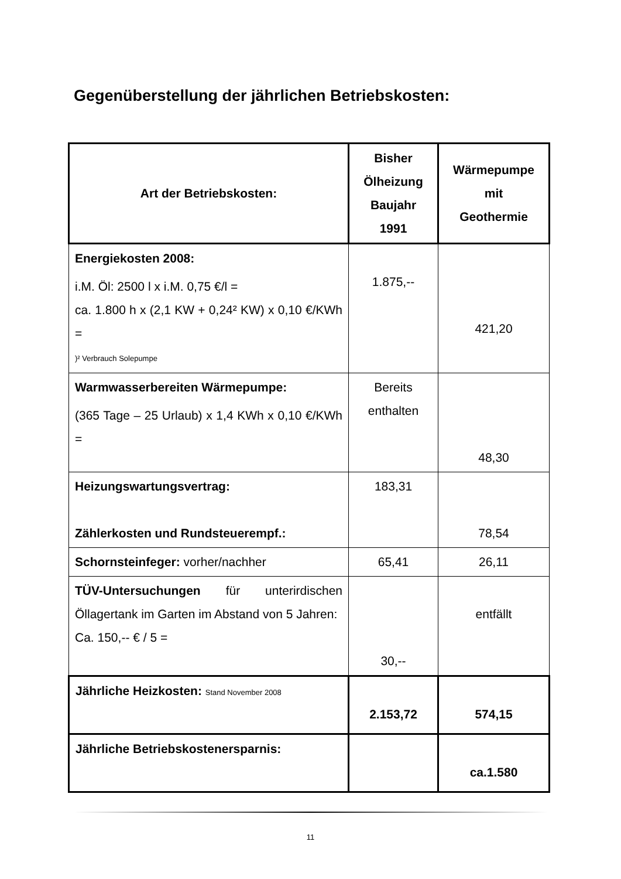Gegenüberstellung der jährlichen Betriebskosten:
| Art der Betriebskosten: | Bisher Ölheizung Baujahr 1991 | Wärmepumpe mit Geothermie |
| --- | --- | --- |
| Energiekosten 2008: i.M. Öl: 2500 l x i.M. 0,75 €/l = ca. 1.800 h x (2,1 KW + 0,24² KW) x 0,10 €/KWh = )² Verbrauch Solepumpe | 1.875,-- | 421,20 |
| Warmwasserbereiten Wärmepumpe: (365 Tage – 25 Urlaub) x 1,4 KWh x 0,10 €/KWh = | Bereits enthalten | 48,30 |
| Heizungswartungsvertrag: Zählerkosten und Rundsteuerempf.: | 183,31 | 78,54 |
| Schornsteinfeger: vorher/nachher | 65,41 | 26,11 |
| TÜV-Untersuchungen für unterirdi­schen Öllagertank im Garten im Abstand von 5 Jahren: Ca. 150,-- € / 5 = | 30,-- | entfällt |
| Jährliche Heizkosten: Stand November 2008 | 2.153,72 | 574,15 |
| Jährliche Betriebskostenersparnis: | | ca.1.580 |
11